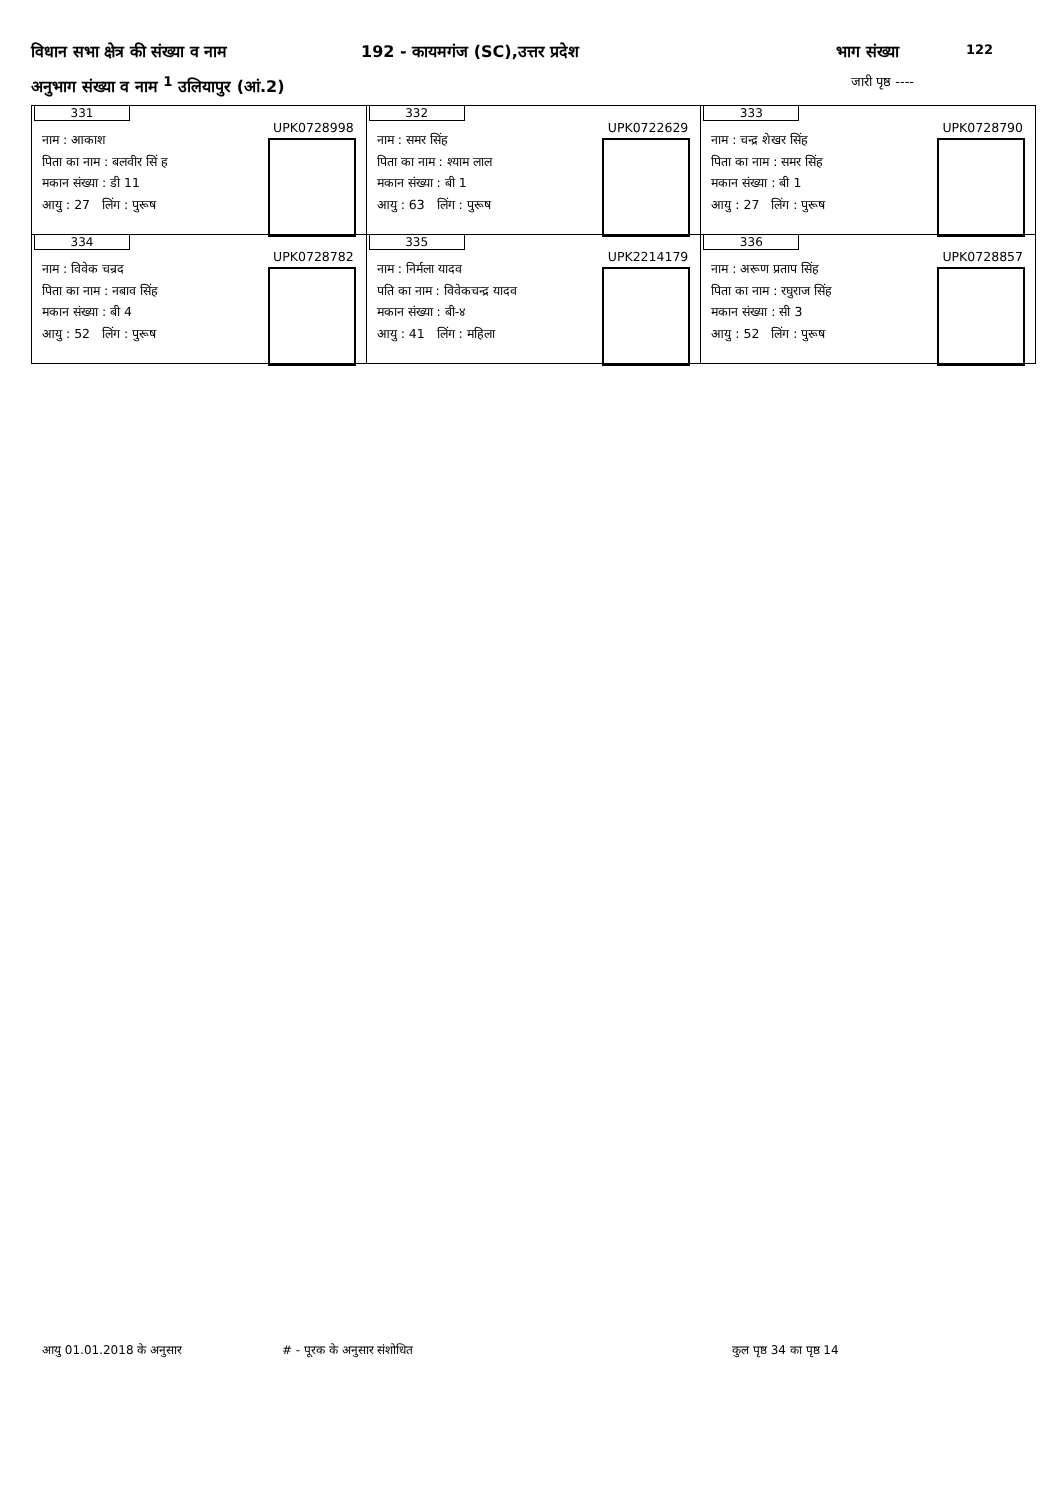विधान सभा क्षेत्र की संख्या व नाम 192 - कायमगंज (SC),उत्तर प्रदेश भाग संख्या 122
अनुभाग संख्या व नाम <sup>1</sup> उलियापुर (आं.2) जारी पृष्ठ ----
| 331 UPK0728998 नाम : आकाश पिता का नाम : बलवीर सिं ह मकान संख्या : डी 11 आयु : 27 लिंग : पुरूष | 332 UPK0722629 नाम : समर सिंह पिता का नाम : श्याम लाल मकान संख्या : बी 1 आयु : 63 लिंग : पुरूष | 333 UPK0728790 नाम : चन्द्र शेखर सिंह पिता का नाम : समर सिंह मकान संख्या : बी 1 आयु : 27 लिंग : पुरूष |
| 334 UPK0728782 नाम : विवेक चन्रद पिता का नाम : नबाव सिंह मकान संख्या : बी 4 आयु : 52 लिंग : पुरूष | 335 UPK2214179 नाम : निर्मला यादव पति का नाम : विवेकचन्द्र यादव मकान संख्या : बी-४ आयु : 41 लिंग : महिला | 336 UPK0728857 नाम : अरूण प्रताप सिंह पिता का नाम : रघुराज सिंह मकान संख्या : सी 3 आयु : 52 लिंग : पुरूष |
आयु 01.01.2018 के अनुसार #‌ - पूरक के अनुसार संशोधित कुल पृष्ठ 34 का पृष्ठ 14